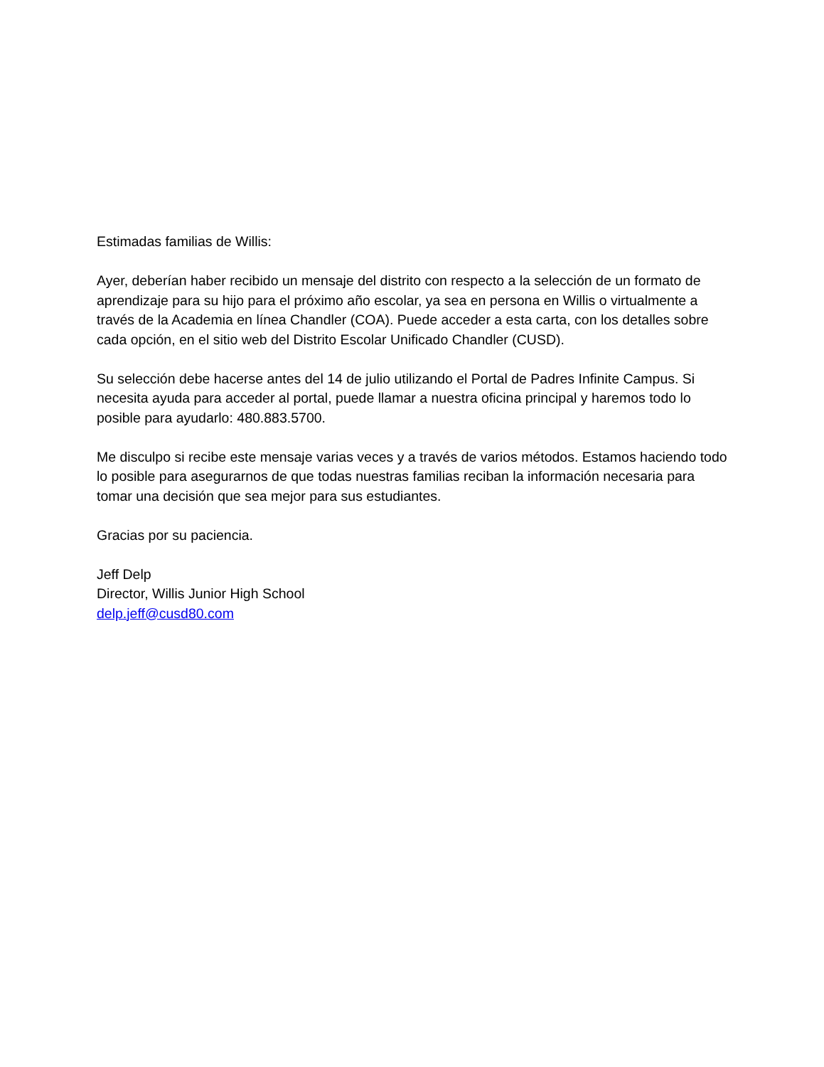Estimadas familias de Willis:
Ayer, deberían haber recibido un mensaje del distrito con respecto a la selección de un formato de aprendizaje para su hijo para el próximo año escolar, ya sea en persona en Willis o virtualmente a través de la Academia en línea Chandler (COA). Puede acceder a esta carta, con los detalles sobre cada opción, en el sitio web del Distrito Escolar Unificado Chandler (CUSD).
Su selección debe hacerse antes del 14 de julio utilizando el Portal de Padres Infinite Campus. Si necesita ayuda para acceder al portal, puede llamar a nuestra oficina principal y haremos todo lo posible para ayudarlo: 480.883.5700.
Me disculpo si recibe este mensaje varias veces y a través de varios métodos. Estamos haciendo todo lo posible para asegurarnos de que todas nuestras familias reciban la información necesaria para tomar una decisión que sea mejor para sus estudiantes.
Gracias por su paciencia.
Jeff Delp
Director, Willis Junior High School
delp.jeff@cusd80.com